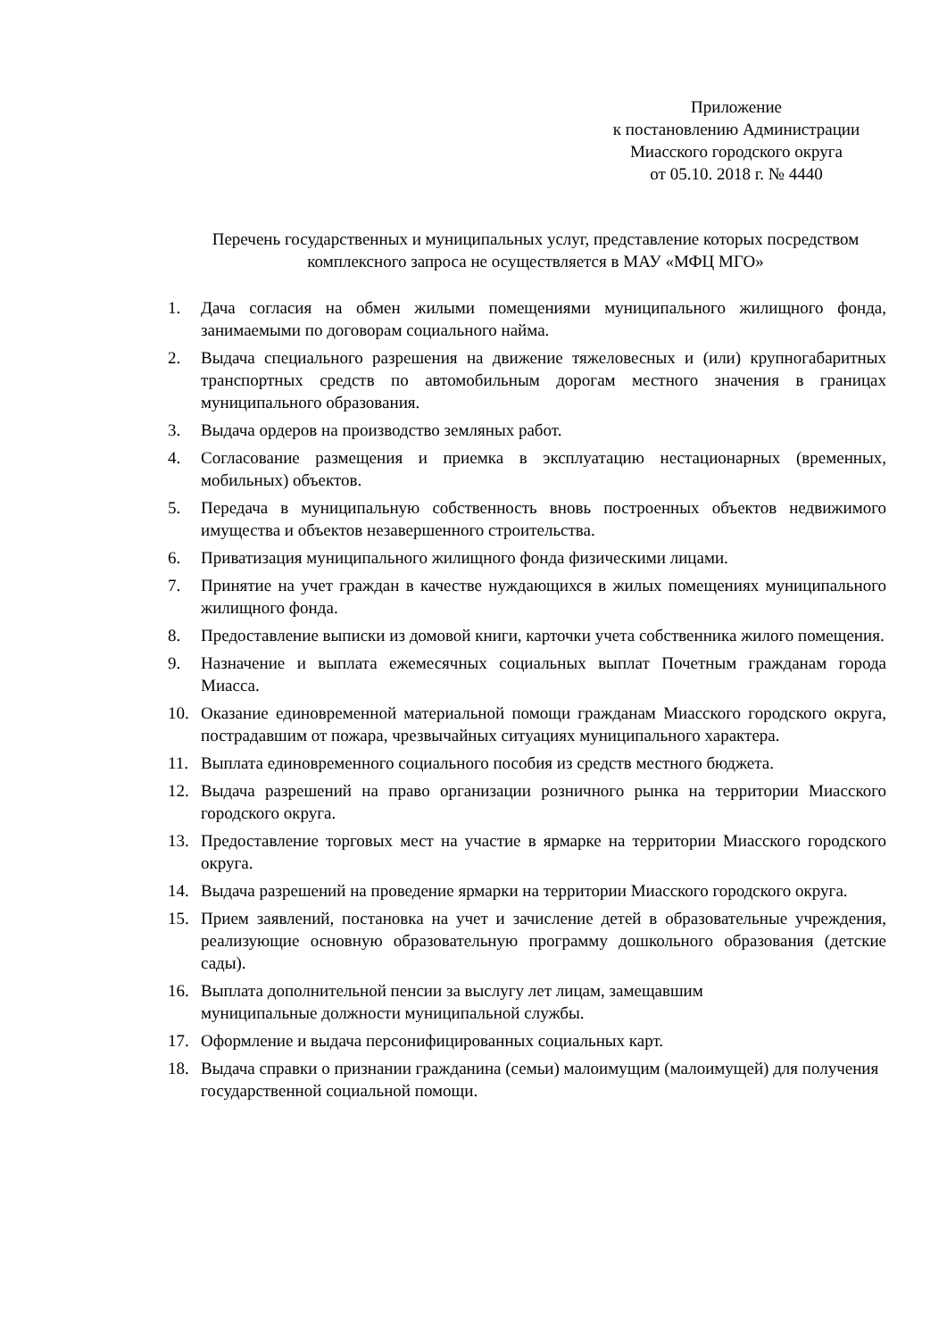Приложение
к постановлению Администрации
Миасского городского округа
от 05.10. 2018 г. № 4440
Перечень государственных и муниципальных услуг, представление которых посредством комплексного запроса не осуществляется в МАУ «МФЦ МГО»
1. Дача согласия на обмен жилыми помещениями муниципального жилищного фонда, занимаемыми по договорам социального найма.
2. Выдача специального разрешения на движение тяжеловесных и (или) крупногабаритных транспортных средств по автомобильным дорогам местного значения в границах муниципального образования.
3. Выдача ордеров на производство земляных работ.
4. Согласование размещения и приемка в эксплуатацию нестационарных (временных, мобильных) объектов.
5. Передача в муниципальную собственность вновь построенных объектов недвижимого имущества и объектов незавершенного строительства.
6. Приватизация муниципального жилищного фонда физическими лицами.
7. Принятие на учет граждан в качестве нуждающихся в жилых помещениях муниципального жилищного фонда.
8. Предоставление выписки из домовой книги, карточки учета собственника жилого помещения.
9. Назначение и выплата ежемесячных социальных выплат Почетным гражданам города Миасса.
10. Оказание единовременной материальной помощи гражданам Миасского городского округа, пострадавшим от пожара, чрезвычайных ситуациях муниципального характера.
11. Выплата единовременного социального пособия из средств местного бюджета.
12. Выдача разрешений на право организации розничного рынка на территории Миасского городского округа.
13. Предоставление торговых мест на участие в ярмарке на территории Миасского городского округа.
14. Выдача разрешений на проведение ярмарки на территории Миасского городского округа.
15. Прием заявлений, постановка на учет и зачисление детей в образовательные учреждения, реализующие основную образовательную программу дошкольного образования (детские сады).
16. Выплата дополнительной пенсии за выслугу лет лицам, замещавшим
муниципальные должности муниципальной службы.
17. Оформление и выдача персонифицированных социальных карт.
18. Выдача справки о признании гражданина (семьи) малоимущим (малоимущей) для получения государственной социальной помощи.